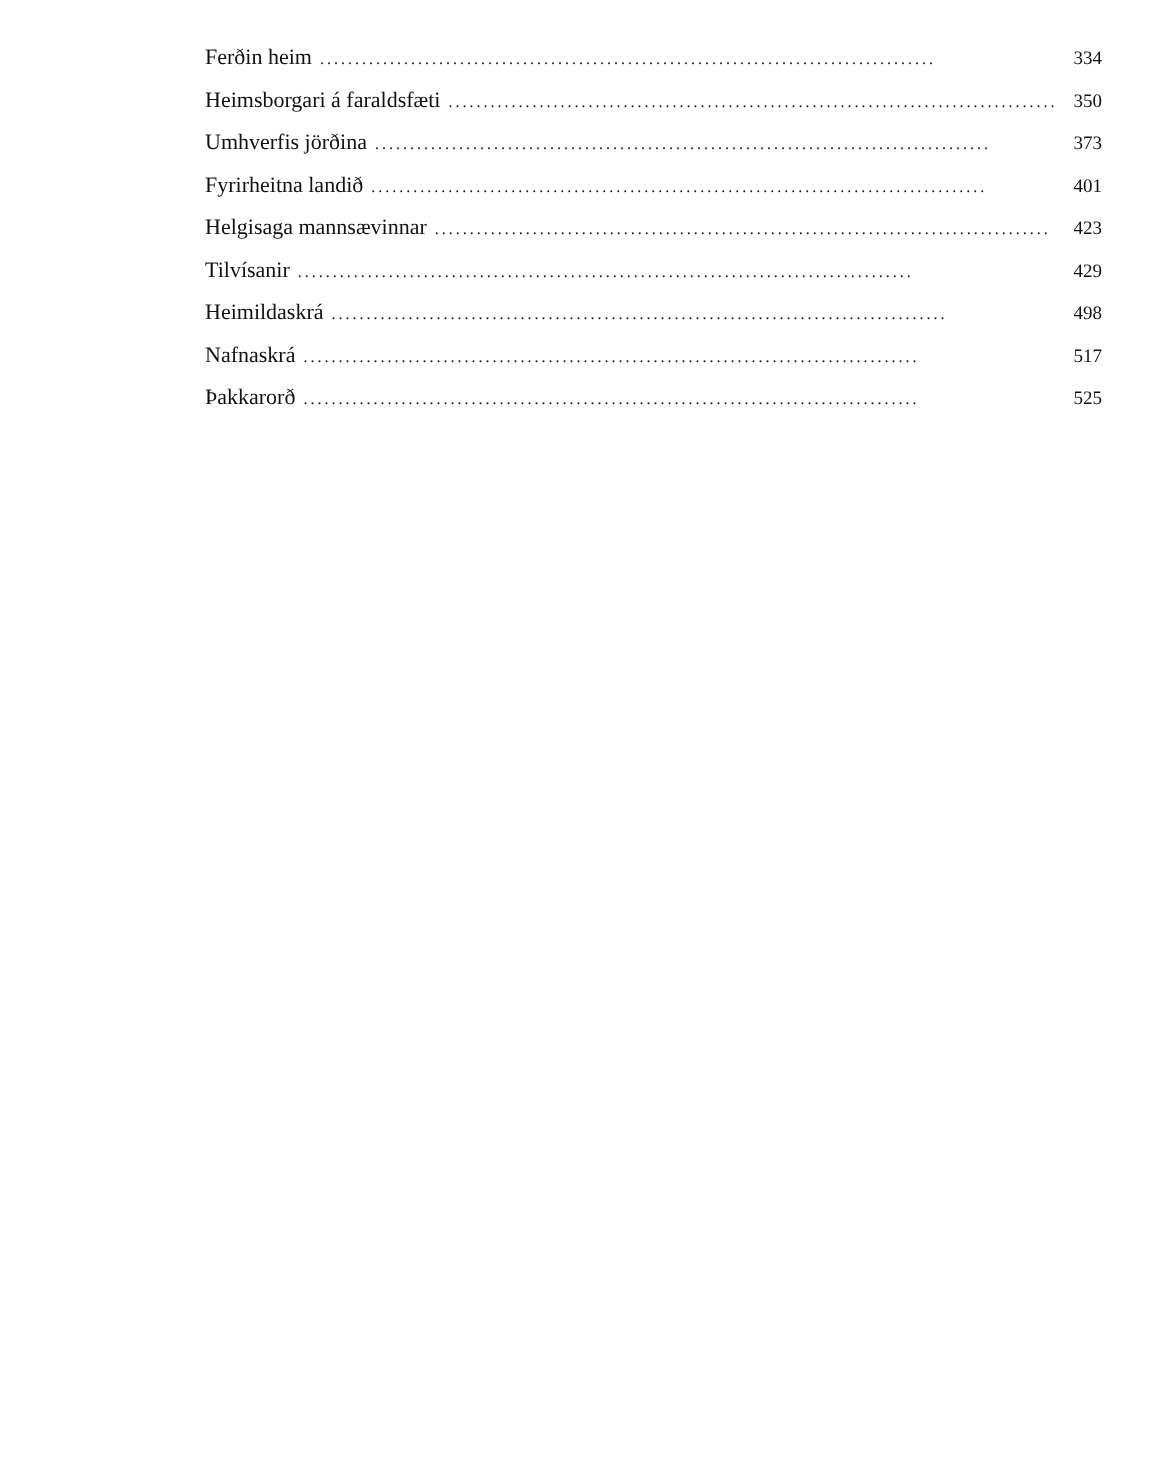Ferðin heim........................................................................................ 334
Heimsborgari á faraldsfæti........................................................................................ 350
Umhverfis jörðina........................................................................................ 373
Fyrirheitna landið........................................................................................ 401
Helgisaga mannsævinnar........................................................................................ 423
Tilvísanir........................................................................................ 429
Heimildaskrá........................................................................................ 498
Nafnaskrá........................................................................................ 517
Þakkarorð........................................................................................ 525